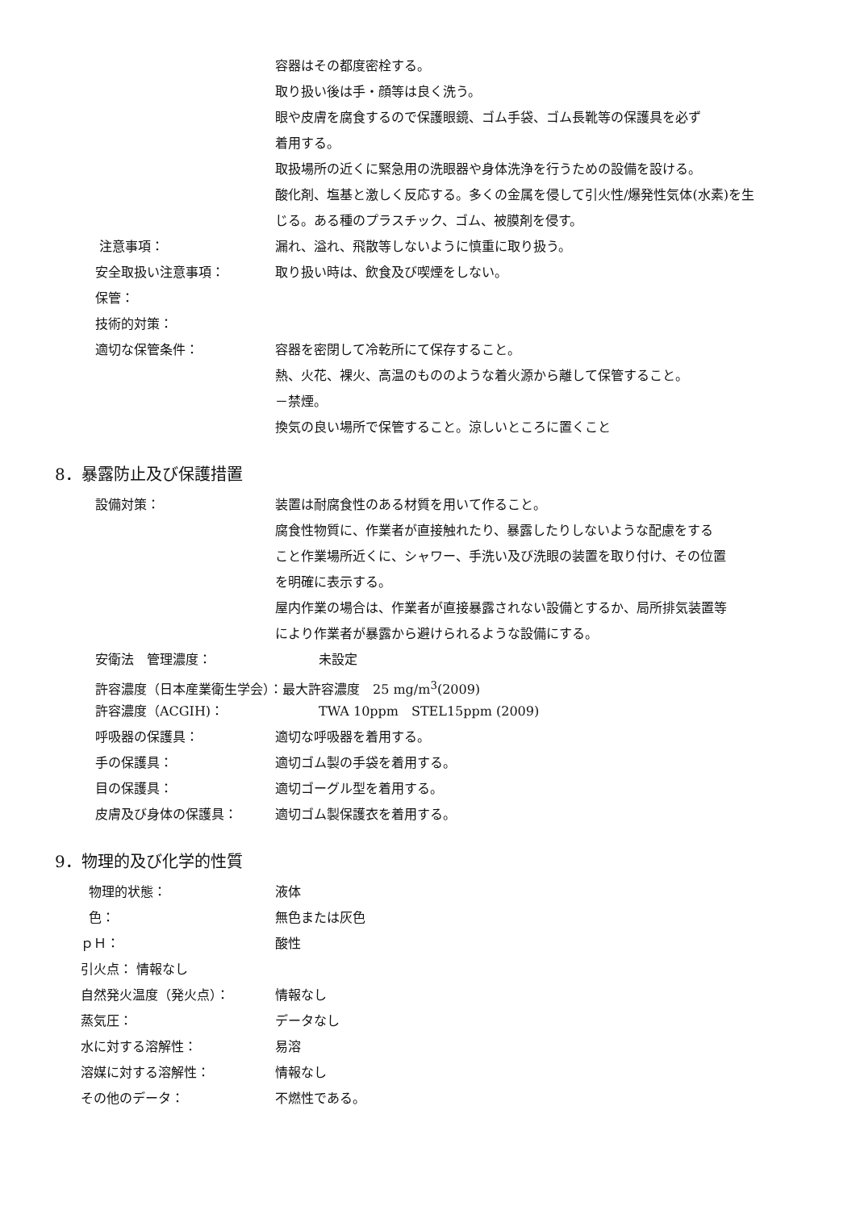容器はその都度密栓する。
取り扱い後は手・顔等は良く洗う。
眼や皮膚を腐食するので保護眼鏡、ゴム手袋、ゴム長靴等の保護具を必ず
着用する。
取扱場所の近くに緊急用の洗眼器や身体洗浄を行うための設備を設ける。
酸化剤、塩基と激しく反応する。多くの金属を侵して引火性/爆発性気体(水素)を生
じる。ある種のプラスチック、ゴム、被膜剤を侵す。
注意事項： 漏れ、溢れ、飛散等しないように慎重に取り扱う。
安全取扱い注意事項： 取り扱い時は、飲食及び喫煙をしない。
保管：
技術的対策：
適切な保管条件： 容器を密閉して冷乾所にて保存すること。
熱、火花、裸火、高温のもののような着火源から離して保管すること。
－禁煙。
換気の良い場所で保管すること。涼しいところに置くこと
8．暴露防止及び保護措置
設備対策： 装置は耐腐食性のある材質を用いて作ること。
腐食性物質に、作業者が直接触れたり、暴露したりしないような配慮をする
こと作業場所近くに、シャワー、手洗い及び洗眼の装置を取り付け、その位置
を明確に表示する。
屋内作業の場合は、作業者が直接暴露されない設備とするか、局所排気装置等
により作業者が暴露から避けられるような設備にする。
安衛法　管理濃度： 未設定
許容濃度（日本産業衛生学会）：最大許容濃度　25 mg/m<sup>3</sup>(2009)
許容濃度（ACGIH)： TWA 10ppm　STEL15ppm (2009)
呼吸器の保護具： 適切な呼吸器を着用する。
手の保護具： 適切ゴム製の手袋を着用する。
目の保護具： 適切ゴーグル型を着用する。
皮膚及び身体の保護具： 適切ゴム製保護衣を着用する。
9．物理的及び化学的性質
物理的状態： 液体
色： 無色または灰色
ｐＨ： 酸性
引火点： 情報なし
自然発火温度（発火点）： 情報なし
蒸気圧： データなし
水に対する溶解性： 易溶
溶媒に対する溶解性： 情報なし
その他のデータ： 不燃性である。